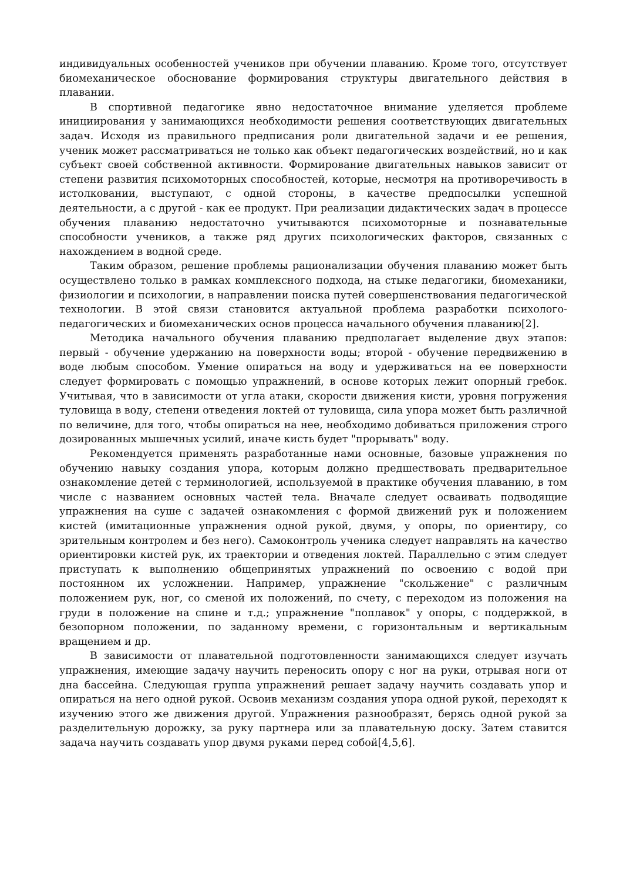индивидуальных особенностей учеников при обучении плаванию. Кроме того, отсутствует биомеханическое обоснование формирования структуры двигательного действия в плавании.
В спортивной педагогике явно недостаточное внимание уделяется проблеме инициирования у занимающихся необходимости решения соответствующих двигательных задач. Исходя из правильного предписания роли двигательной задачи и ее решения, ученик может рассматриваться не только как объект педагогических воздействий, но и как субъект своей собственной активности. Формирование двигательных навыков зависит от степени развития психомоторных способностей, которые, несмотря на противоречивость в истолковании, выступают, с одной стороны, в качестве предпосылки успешной деятельности, а с другой - как ее продукт. При реализации дидактических задач в процессе обучения плаванию недостаточно учитываются психомоторные и познавательные способности учеников, а также ряд других психологических факторов, связанных с нахождением в водной среде.
Таким образом, решение проблемы рационализации обучения плаванию может быть осуществлено только в рамках комплексного подхода, на стыке педагогики, биомеханики, физиологии и психологии, в направлении поиска путей совершенствования педагогической технологии. В этой связи становится актуальной проблема разработки психолого-педагогических и биомеханических основ процесса начального обучения плаванию[2].
Методика начального обучения плаванию предполагает выделение двух этапов: первый - обучение удержанию на поверхности воды; второй - обучение передвижению в воде любым способом. Умение опираться на воду и удерживаться на ее поверхности следует формировать с помощью упражнений, в основе которых лежит опорный гребок. Учитывая, что в зависимости от угла атаки, скорости движения кисти, уровня погружения туловища в воду, степени отведения локтей от туловища, сила упора может быть различной по величине, для того, чтобы опираться на нее, необходимо добиваться приложения строго дозированных мышечных усилий, иначе кисть будет "прорывать" воду.
Рекомендуется применять разработанные нами основные, базовые упражнения по обучению навыку создания упора, которым должно предшествовать предварительное ознакомление детей с терминологией, используемой в практике обучения плаванию, в том числе с названием основных частей тела. Вначале следует осваивать подводящие упражнения на суше с задачей ознакомления с формой движений рук и положением кистей (имитационные упражнения одной рукой, двумя, у опоры, по ориентиру, со зрительным контролем и без него). Самоконтроль ученика следует направлять на качество ориентировки кистей рук, их траектории и отведения локтей. Параллельно с этим следует приступать к выполнению общепринятых упражнений по освоению с водой при постоянном их усложнении. Например, упражнение "скольжение" с различным положением рук, ног, со сменой их положений, по счету, с переходом из положения на груди в положение на спине и т.д.; упражнение "поплавок" у опоры, с поддержкой, в безопорном положении, по заданному времени, с горизонтальным и вертикальным вращением и др.
В зависимости от плавательной подготовленности занимающихся следует изучать упражнения, имеющие задачу научить переносить опору с ног на руки, отрывая ноги от дна бассейна. Следующая группа упражнений решает задачу научить создавать упор и опираться на него одной рукой. Освоив механизм создания упора одной рукой, переходят к изучению этого же движения другой. Упражнения разнообразят, берясь одной рукой за разделительную дорожку, за руку партнера или за плавательную доску. Затем ставится задача научить создавать упор двумя руками перед собой[4,5,6].